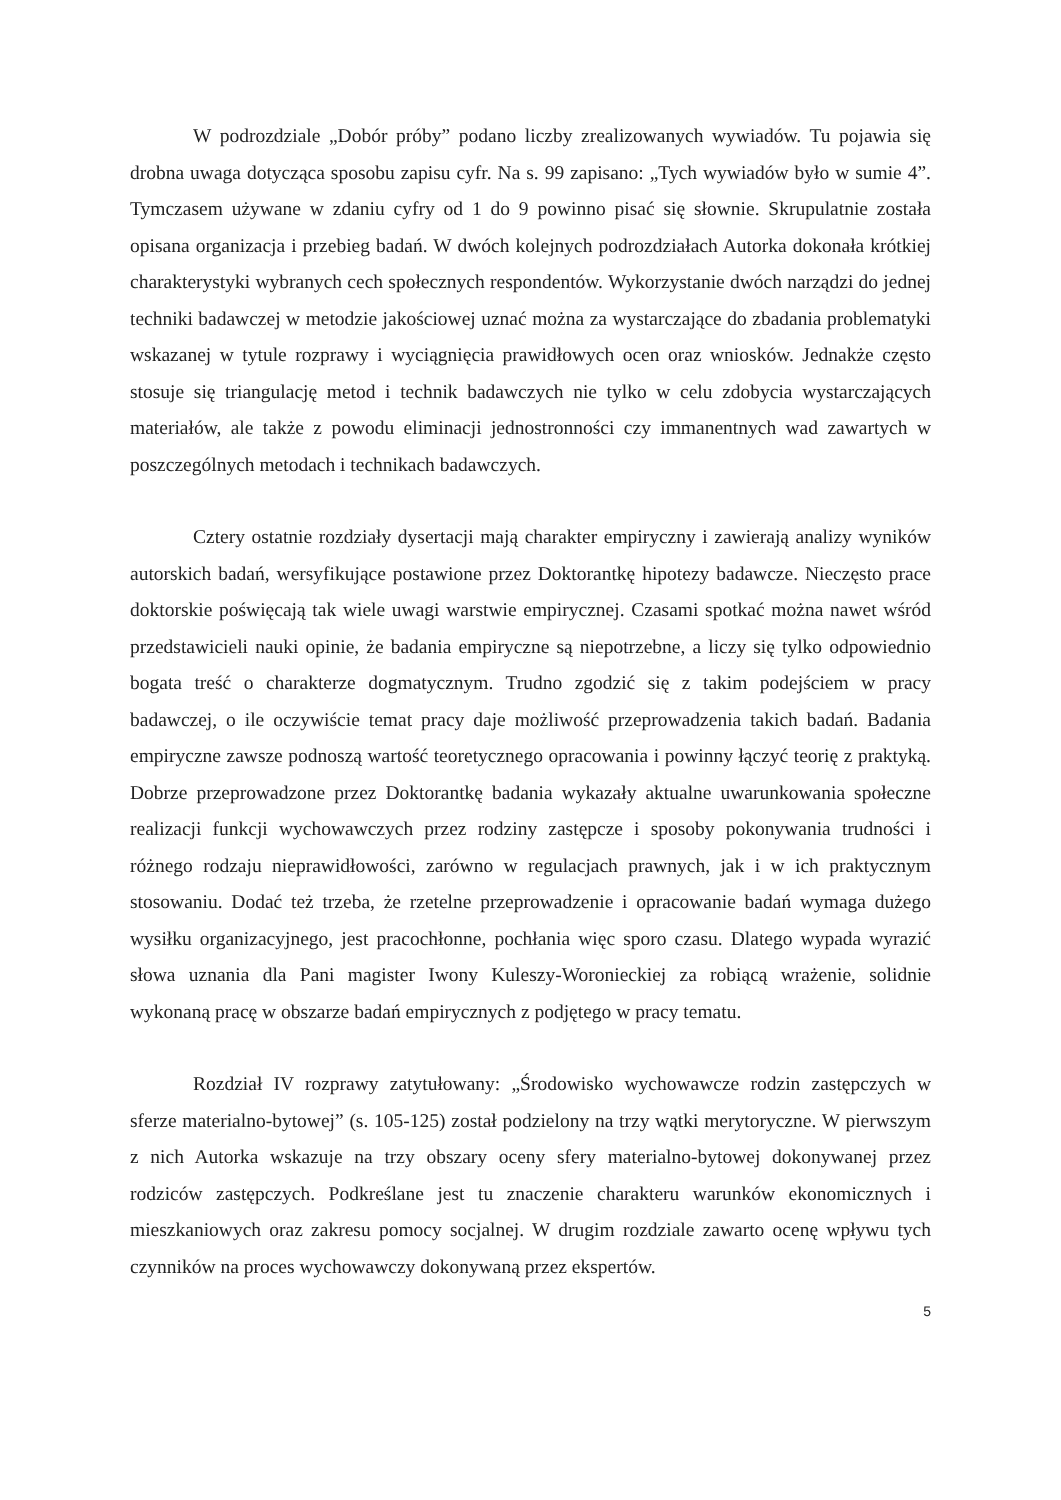W podrozdziale „Dobór próby” podano liczby zrealizowanych wywiadów. Tu pojawia się drobna uwaga dotycząca sposobu zapisu cyfr. Na s. 99 zapisano: „Tych wywiadów było w sumie 4”. Tymczasem używane w zdaniu cyfry od 1 do 9 powinno pisać się słownie. Skrupulatnie została opisana organizacja i przebieg badań. W dwóch kolejnych podrozdziałach Autorka dokonała krótkiej charakterystyki wybranych cech społecznych respondentów. Wykorzystanie dwóch narządzi do jednej techniki badawczej w metodzie jakościowej uznać można za wystarczające do zbadania problematyki wskazanej w tytule rozprawy i wyciągnięcia prawidłowych ocen oraz wniosków. Jednakże często stosuje się triangulację metod i technik badawczych nie tylko w celu zdobycia wystarczających materiałów, ale także z powodu eliminacji jednostronności czy immanentnych wad zawartych w poszczególnych metodach i technikach badawczych.
Cztery ostatnie rozdziały dysertacji mają charakter empiryczny i zawierają analizy wyników autorskich badań, wersyfikujące postawione przez Doktorantkę hipotezy badawcze. Nieczęsto prace doktorskie poświęcają tak wiele uwagi warstwie empirycznej. Czasami spotkać można nawet wśród przedstawicieli nauki opinie, że badania empiryczne są niepotrzebne, a liczy się tylko odpowiednio bogata treść o charakterze dogmatycznym. Trudno zgodzić się z takim podejściem w pracy badawczej, o ile oczywiście temat pracy daje możliwość przeprowadzenia takich badań. Badania empiryczne zawsze podnoszą wartość teoretycznego opracowania i powinny łączyć teorię z praktyką. Dobrze przeprowadzone przez Doktorantkę badania wykazały aktualne uwarunkowania społeczne realizacji funkcji wychowawczych przez rodziny zastępcze i sposoby pokonywania trudności i różnego rodzaju nieprawidłowości, zarówno w regulacjach prawnych, jak i w ich praktycznym stosowaniu. Dodać też trzeba, że rzetelne przeprowadzenie i opracowanie badań wymaga dużego wysiłku organizacyjnego, jest pracochłonne, pochłania więc sporo czasu. Dlatego wypada wyrazić słowa uznania dla Pani magister Iwony Kuleszy-Woronieckiej za robiącą wrażenie, solidnie wykonaną pracę w obszarze badań empirycznych z podjętego w pracy tematu.
Rozdział IV rozprawy zatytułowany: „Środowisko wychowawcze rodzin zastępczych w sferze materialno-bytowej” (s. 105-125) został podzielony na trzy wątki merytoryczne. W pierwszym z nich Autorka wskazuje na trzy obszary oceny sfery materialno-bytowej dokonywanej przez rodziców zastępczych. Podkreślane jest tu znaczenie charakteru warunków ekonomicznych i mieszkaniowych oraz zakresu pomocy socjalnej. W drugim rozdziale zawarto ocenę wpływu tych czynników na proces wychowawczy dokonywaną przez ekspertów.
5